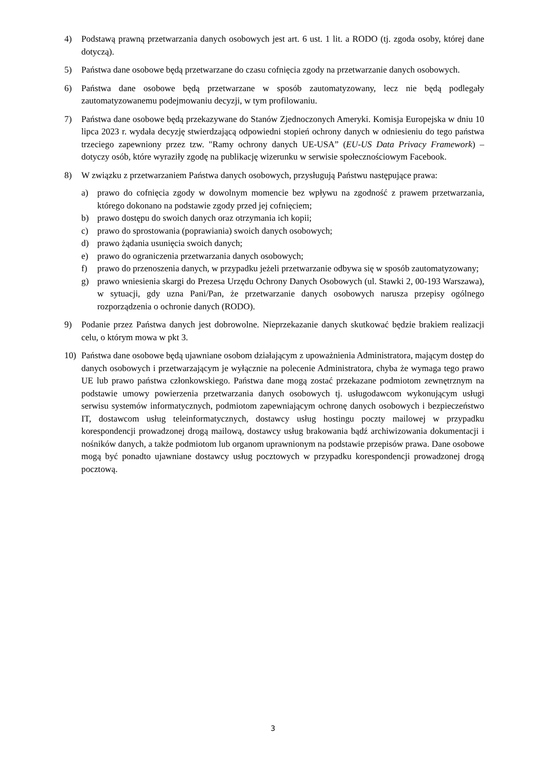4) Podstawą prawną przetwarzania danych osobowych jest art. 6 ust. 1 lit. a RODO (tj. zgoda osoby, której dane dotyczą).
5) Państwa dane osobowe będą przetwarzane do czasu cofnięcia zgody na przetwarzanie danych osobowych.
6) Państwa dane osobowe będą przetwarzane w sposób zautomatyzowany, lecz nie będą podlegały zautomatyzowanemu podejmowaniu decyzji, w tym profilowaniu.
7) Państwa dane osobowe będą przekazywane do Stanów Zjednoczonych Ameryki. Komisja Europejska w dniu 10 lipca 2023 r. wydała decyzję stwierdzającą odpowiedni stopień ochrony danych w odniesieniu do tego państwa trzeciego zapewniony przez tzw. "Ramy ochrony danych UE-USA” (EU-US Data Privacy Framework) – dotyczy osób, które wyraziły zgodę na publikację wizerunku w serwisie społecznościowym Facebook.
8) W związku z przetwarzaniem Państwa danych osobowych, przysługują Państwu następujące prawa:
a) prawo do cofnięcia zgody w dowolnym momencie bez wpływu na zgodność z prawem przetwarzania, którego dokonano na podstawie zgody przed jej cofnięciem;
b) prawo dostępu do swoich danych oraz otrzymania ich kopii;
c) prawo do sprostowania (poprawiania) swoich danych osobowych;
d) prawo żądania usunięcia swoich danych;
e) prawo do ograniczenia przetwarzania danych osobowych;
f) prawo do przenoszenia danych, w przypadku jeżeli przetwarzanie odbywa się w sposób zautomatyzowany;
g) prawo wniesienia skargi do Prezesa Urzędu Ochrony Danych Osobowych (ul. Stawki 2, 00-193 Warszawa), w sytuacji, gdy uzna Pani/Pan, że przetwarzanie danych osobowych narusza przepisy ogólnego rozporządzenia o ochronie danych (RODO).
9) Podanie przez Państwa danych jest dobrowolne. Nieprzekazanie danych skutkować będzie brakiem realizacji celu, o którym mowa w pkt 3.
10) Państwa dane osobowe będą ujawniane osobom działającym z upoważnienia Administratora, mającym dostęp do danych osobowych i przetwarzającym je wyłącznie na polecenie Administratora, chyba że wymaga tego prawo UE lub prawo państwa członkowskiego. Państwa dane mogą zostać przekazane podmiotom zewnętrznym na podstawie umowy powierzenia przetwarzania danych osobowych tj. usługodawcom wykonującym usługi serwisu systemów informatycznych, podmiotom zapewniającym ochronę danych osobowych i bezpieczeństwo IT, dostawcom usług teleinformatycznych, dostawcy usług hostingu poczty mailowej w przypadku korespondencji prowadzonej drogą mailową, dostawcy usług brakowania bądź archiwizowania dokumentacji i nośników danych, a także podmiotom lub organom uprawnionym na podstawie przepisów prawa. Dane osobowe mogą być ponadto ujawniane dostawcy usług pocztowych w przypadku korespondencji prowadzonej drogą pocztową.
3